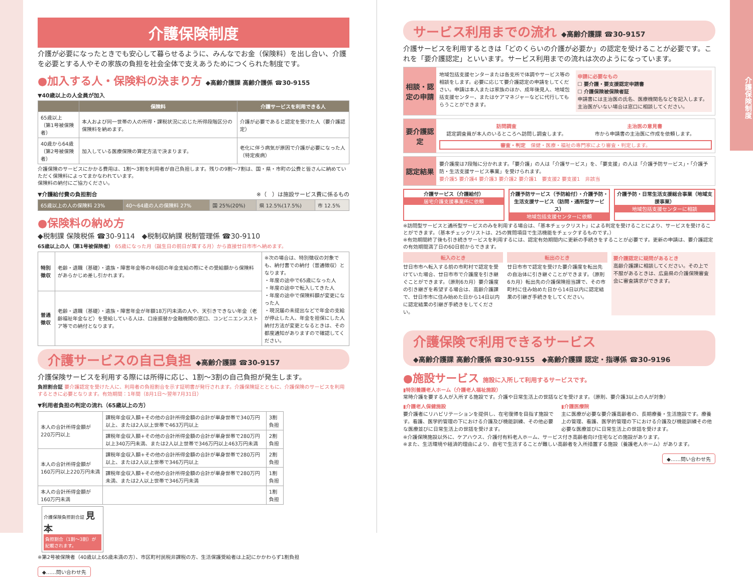介護保険制度
介護が必要になったときでも安心して暮らせるように、みんなでお金（保険料）を出し合い、介護を必要とする人やその家族の負担を社会全体で支えあうためにつくられた制度です。
●加入する人・保険料の決まり方 ◆高齢介護課 高齢介護係 ☎30-9155
▼40歳以上の人全員が加入
| | 保険料 | 介護サービスを利用できる人 |
| --- | --- | --- |
| 65歳以上 （第1号被保険者） | 本人および同一世帯の人の所得・課税状況に応じた所得段階区分の保険料を納めます。 | 介護が必要であると認定を受けた人（要介護認定） |
| 40歳から64歳 （第2号被保険者） | 加入している医療保険の算定方法で決まります。 | 老化に伴う病気が原因で介護が必要になった人（特定疾病） |
介護保険のサービスにかかる費用は、1割〜3割を利用者が自己負担します。残りの9割〜7割は、国・県・市町の公費と皆さんに納めていただく保険料によってまかなわれています。
保険料の納付にご協力ください。
▼介護給付費の負担割合 ※（　）は施設サービス費に係るもの
| 65歳以上の人の保険料 23% | 40〜64歳の人の保険料 27% | 国 25%(20%) | 県 12.5%(17.5%) | 市 12.5% |
●保険料の納め方
◆税制課 保険税係 ☎30-9114　◆税制収納課 税制管理係 ☎30-9110
65歳以上の人（第1号被保険者） 65歳になった月（誕生日の前日が属する月）から直接廿日市市へ納めます。
| 特別徴収 | 老齢・退職（基礎）・遺族・障害年金等の年6回の年金支給の際にその受給額から保険料があらかじめ差し引かれます。 | ※次の場合は、特別徴収の対象でも、納付書での納付（普通徴収）となります。 ・年度の途中で65歳になった人 ・年度の途中で転入してきた人 ・年度の途中で保険料額が変更になった人 ・現況届の未提出などで年金の支給が停止した人、年金を担保にした人 納付方法が変更となるときは、その都度通知がありますので確認してください。 |
| 普通徴収 | 老齢・退職（基礎）・遺族・障害年金が年額18万円未満の人や、天引きできない年金（老齢福祉年金など）を受給している人は、口座振替か金融機関の窓口、コンビニエンスストア等での納付となります。 | |
介護サービスの自己負担 ◆高齢介護課 ☎30-9157
介護保険サービスを利用する際には所得に応じ、1割〜3割の自己負担が発生します。
負担割合証 要介護認定を受けた人に、利用者の負担割合を示す証明書が発行されます。介護保険証とともに、介護保険のサービスを利用するときに必要となります。有効期間：1年間（8月1日〜翌年7月31日）
▼利用者負担の判定の流れ（65歳以上の方）
| 本人の合計所得金額が220万円以上 | 課税年金収入額+その他の合計所得金額の合計が単身世帯で340万円以上、または2人以上世帯で463万円以上 | 3割負担 |
| | 課税年金収入額+その他の合計所得金額の合計が単身世帯で280万円以上340万円未満、または2人以上世帯で346万円以上463万円未満 | 2割負担 |
| 本人の合計所得金額が160万円以上220万円未満 | 課税年金収入額+その他の合計所得金額の合計が単身世帯で280万円以上、または2人以上世帯で346万円以上 | 2割負担 |
| | 課税年金収入額+その他の合計所得金額の合計が単身世帯で280万円未満、または2人以上世帯で346万円未満 | 1割負担 |
| 本人の合計所得金額が160万円未満 | | 1割負担 |
介護保険負担割合証 見本
負担割合（1割〜3割）が記載されます。
※第2号被保険者（40歳以上65歳未満の方）、市区町村民税非課税の方、生活保護受給者は上記にかかわらず1割負担
◆……問い合わせ先
介護保険制度
サービス利用までの流れ ◆高齢介護課 ☎30-9157
介護サービスを利用するときは「どのくらいの介護が必要か」の認定を受けることが必要です。これを「要介護認定」といいます。サービス利用までの流れは次のようになっています。
相談・認定の申請
地域包括支援センターまたは各支所で体調やサービス等の相談をします。必要に応じて要介護認定の申請をしてください。申請は本人または家族のほか、成年後見人、地域包括支援センター、またはケアマネジャーなどに代行してもらうことができます。
申請に必要なもの
☐ 要介護・要支援認定申請書
☐ 介護保険被保険者証
申請書には主治医の氏名、医療機関名などを記入します。主治医がいない場合は窓口に相談してください。
要介護認定
訪問調査
認定調査員が本人のいるところへ訪問し調査します。
主治医の意見書
市から申請書の主治医に作成を依頼します。
審査・判定　保健・医療・福祉の専門家により審査・判定します。
認定結果
要介護度は7段階に分かれます。「要介護」の人は「介護サービス」を、「要支援」の人は「介護予防サービス」・「介護予防・生活支援サービス事業」を受けられます。
要介護5 要介護4 要介護3 要介護2 要介護1　要支援2 要支援1　非該当
介護サービス（介護給付）
居宅介護支援事業所に依頼
介護予防サービス（予防給付）・介護予防・生活支援サービス（訪問・通所型サービス）
地域包括支援センターに依頼
介護予防・日常生活支援総合事業（地域支援事業）
地域包括支援センターに相談
※訪問型サービスと通所型サービスのみを利用する場合は、「基本チェックリスト」による判定を受けることにより、サービスを受けることができます。（基本チェックリストは、25の質問項目で生活機能をチェックするものです。）
※有効期間終了後も引き続きサービスを利用するには、認定有効期間内に更新の手続きをすることが必要です。更新の申請は、要介護認定の有効期間満了日の60日前からできます。
転入のとき
廿日市市へ転入する前の市町村で認定を受けていた場合、廿日市市で介護度を引き継ぐことができます。（原則6カ月）要介護度の引き継ぎを希望する場合は、高齢介護課で、廿日市市に住み始めた日から14日以内に認定結果の引継ぎ手続きをしてください。
転出のとき
廿日市市で認定を受けた要介護度を転出先の自治体に引き継ぐことができます。（原則6カ月）転出先の介護保険担当課で、その市町村に住み始めた日から14日以内に認定結果の引継ぎ手続きをしてください。
要介護認定に疑問があるとき
高齢介護課に相談してください。その上で不服があるときは、広島県の介護保険審査会に審査請求ができます。
介護保険で利用できるサービス
◆高齢介護課 高齢介護係 ☎30-9155　◆高齢介護課 認定・指導係 ☎30-9196
●施設サービス 施設に入所して利用するサービスです。
▮特別養護老人ホーム（介護老人福祉施設）
常時介護を要する人が入所する施設です。介護や日常生活上の世話などを受けます。（原則、要介護3以上の人が対象）
▮介護老人保健施設
要介護者にリハビリテーションを提供し、在宅復帰を目指す施設です。看護、医学的管理の下における介護及び機能訓練、その他必要な医療並びに日常生活上の世話を受けます。
▮介護医療院
主に医療が必要な要介護高齢者の、長期療養・生活施設です。療養上の管理、看護、医学的管理の下における介護及び機能訓練その他必要な医療並びに日常生活上の世話を受けます。
※介護保険施設以外に、ケアハウス、介護付有料老人ホーム、サービス付き高齢者向け住宅などの施設があります。
※また、生活環境や経済的理由により、自宅で生活することが難しい高齢者を入所措置する施設（養護老人ホーム）があります。
◆……問い合わせ先